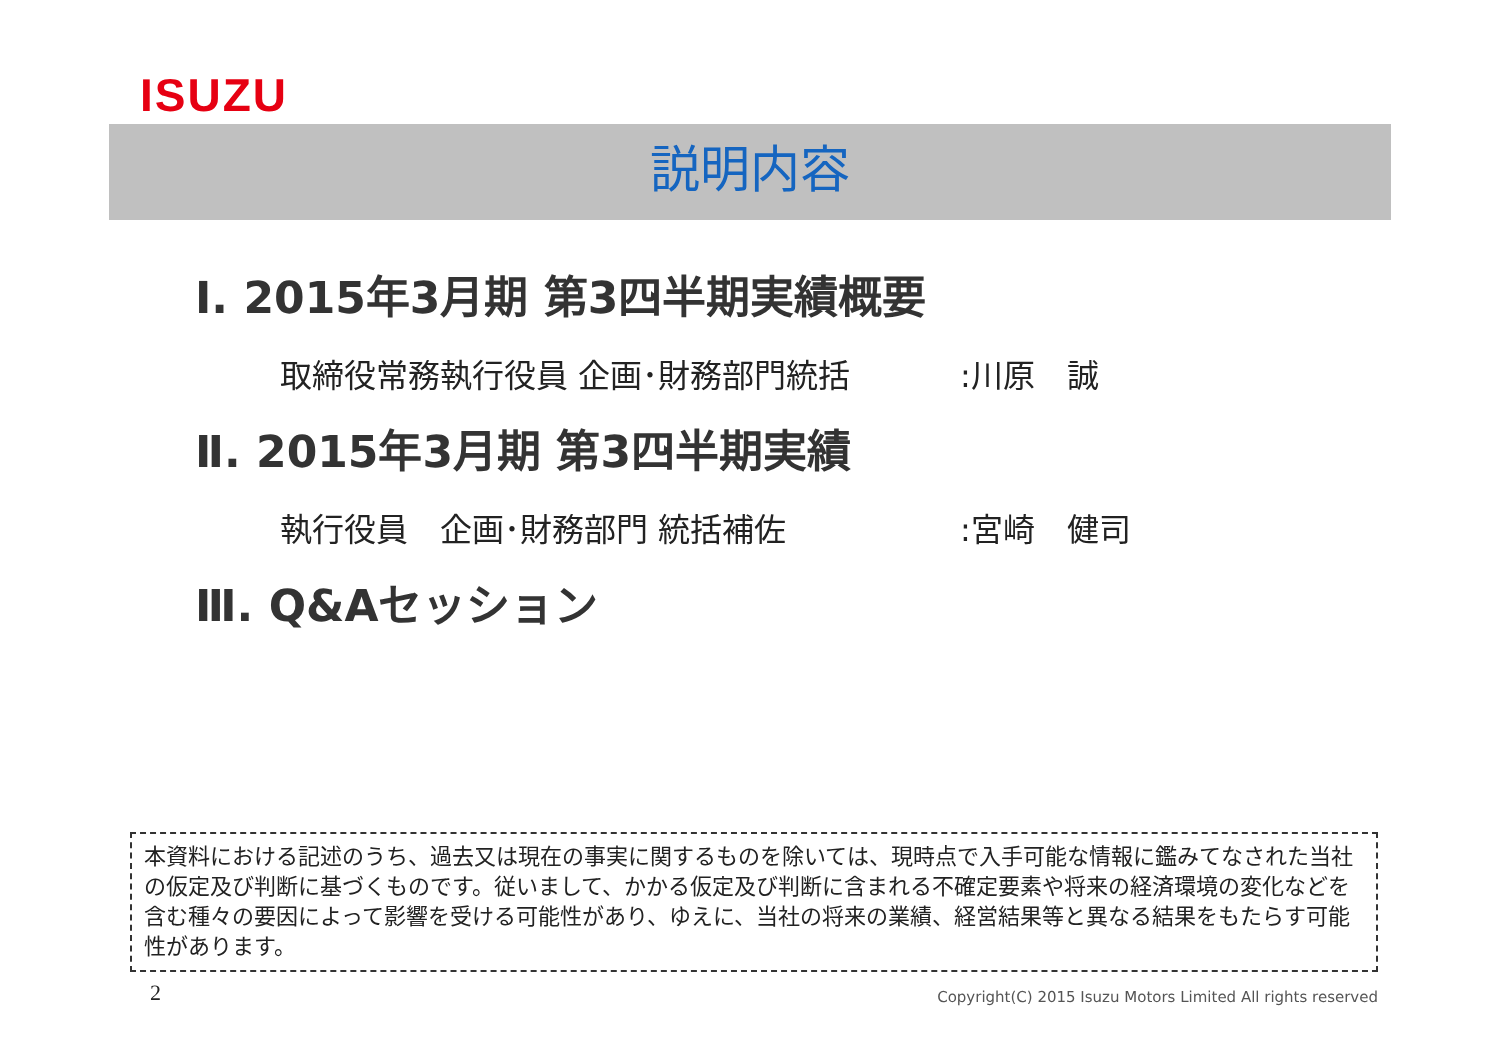ISUZU
説明内容
Ⅰ. 2015年3月期 第3四半期実績概要
取締役常務執行役員 企画･財務部門統括:川原　誠
Ⅱ. 2015年3月期 第3四半期実績
執行役員　企画･財務部門 統括補佐:宮崎　健司
Ⅲ. Q&Aセッション
本資料における記述のうち、過去又は現在の事実に関するものを除いては、現時点で入手可能な情報に鑑みてなされた当社の仮定及び判断に基づくものです。従いまして、かかる仮定及び判断に含まれる不確定要素や将来の経済環境の変化などを含む種々の要因によって影響を受ける可能性があり、ゆえに、当社の将来の業績、経営結果等と異なる結果をもたらす可能性があります。
2
Copyright(C) 2015 Isuzu Motors Limited All rights reserved